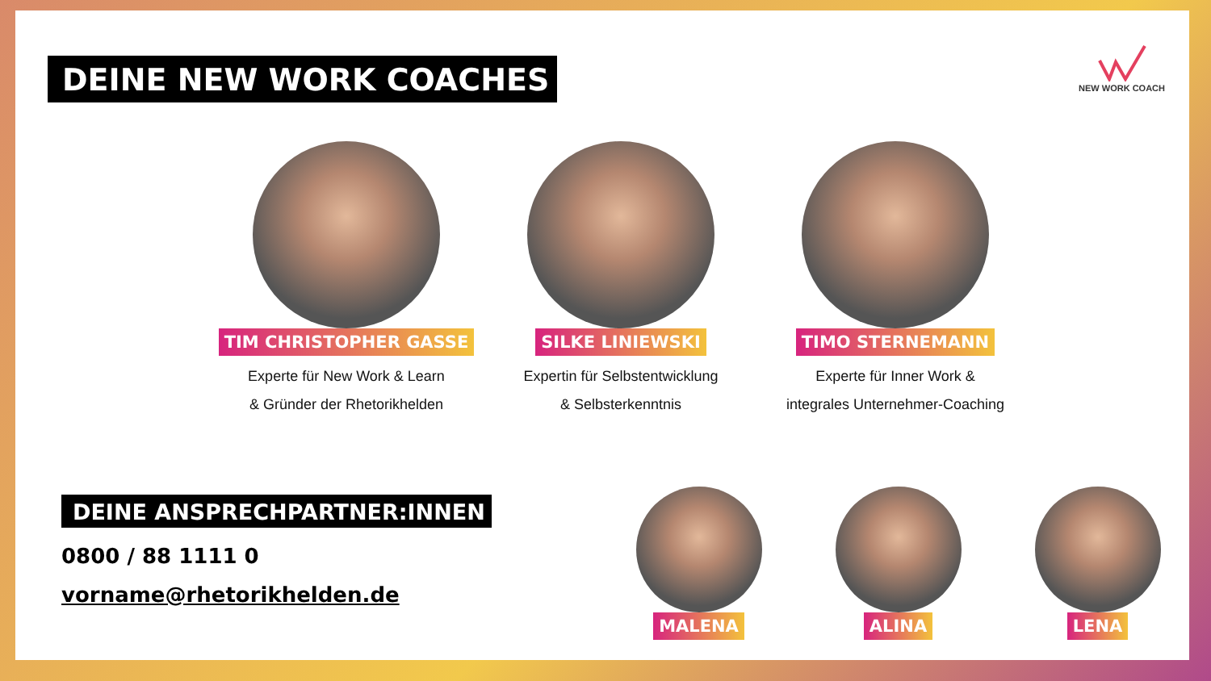DEINE NEW WORK COACHES
NEW WORK COACH
TIM CHRISTOPHER GASSE
Experte für New Work & Learn
& Gründer der Rhetorikhelden
SILKE LINIEWSKI
Expertin für Selbstentwicklung
& Selbsterkenntnis
TIMO STERNEMANN
Experte für Inner Work &
integrales Unternehmer-Coaching
DEINE ANSPRECHPARTNER:INNEN
0800 / 88 1111 0
vorname@rhetorikhelden.de
MALENA ALINA LENA